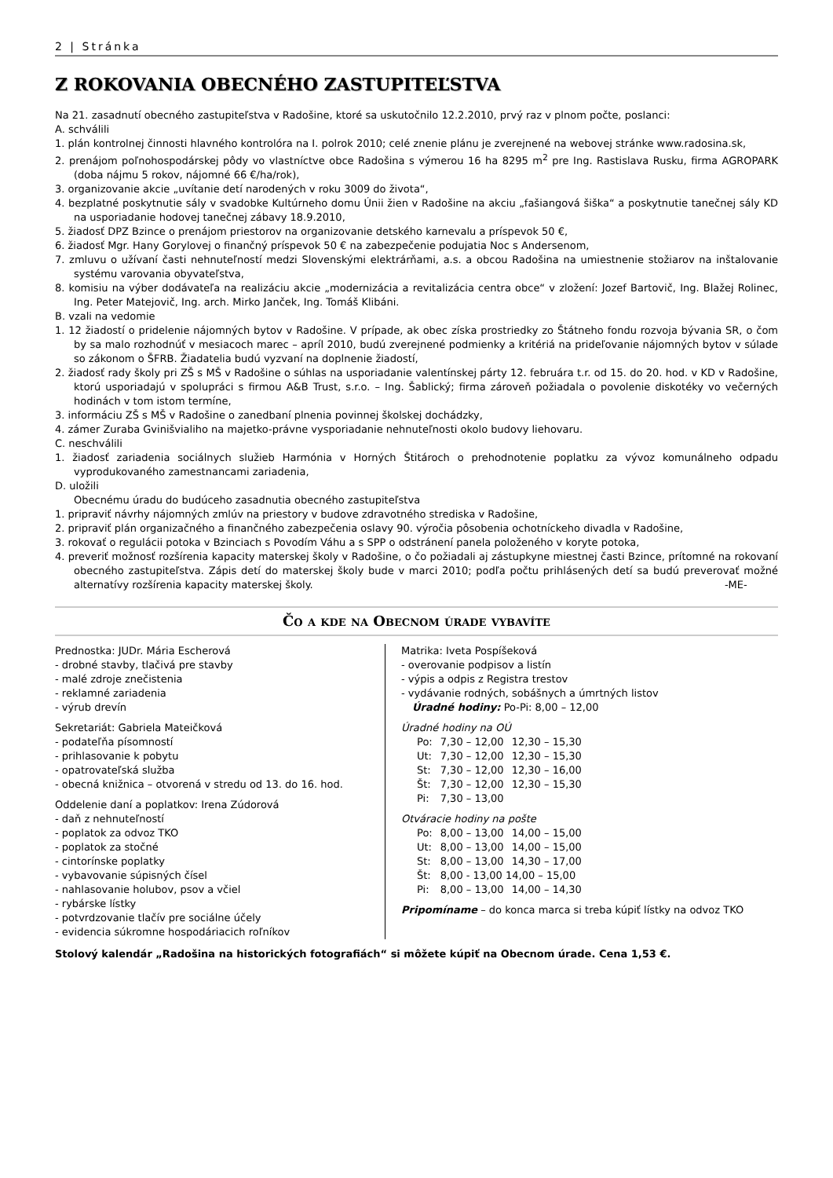2 | Stránka
Z ROKOVANIA OBECNÉHO ZASTUPITEĽSTVA
Na 21. zasadnutí obecného zastupiteľstva v Radošine, ktoré sa uskutočnilo 12.2.2010, prvý raz v plnom počte, poslanci:
A. schválili
1. plán kontrolnej činnosti hlavného kontrolóra na I. polrok 2010; celé znenie plánu je zverejnené na webovej stránke www.radosina.sk,
2. prenájom poľnohospodárskej pôdy vo vlastníctve obce Radošina s výmerou 16 ha 8295 m<sup>2</sup> pre Ing. Rastislava Rusku, firma AGROPARK (doba nájmu 5 rokov, nájomné 66 €/ha/rok),
3. organizovanie akcie „uvítanie detí narodených v roku 3009 do života“,
4. bezplatné poskytnutie sály v svadobke Kultúrneho domu Únii žien v Radošine na akciu „fašiangová šiška“ a poskytnutie tanečnej sály KD na usporiadanie hodovej tanečnej zábavy 18.9.2010,
5. žiadosť DPZ Bzince o prenájom priestorov na organizovanie detského karnevalu a príspevok 50 €,
6. žiadosť Mgr. Hany Gorylovej o finančný príspevok 50 € na zabezpečenie podujatia Noc s Andersenom,
7. zmluvu o užívaní časti nehnuteľností medzi Slovenskými elektrárňami, a.s. a obcou Radošina na umiestnenie stožiarov na inštalovanie systému varovania obyvateľstva,
8. komisiu na výber dodávateľa na realizáciu akcie „modernizácia a revitalizácia centra obce“ v zložení: Jozef Bartovič, Ing. Blažej Rolinec, Ing. Peter Matejovič, Ing. arch. Mirko Janček, Ing. Tomáš Klibáni.
B. vzali na vedomie
1. 12 žiadostí o pridelenie nájomných bytov v Radošine. V prípade, ak obec získa prostriedky zo Štátneho fondu rozvoja bývania SR, o čom by sa malo rozhodnúť v mesiacoch marec – apríl 2010, budú zverejnené podmienky a kritériá na prideľovanie nájomných bytov v súlade so zákonom o ŠFRB. Žiadatelia budú vyzvaní na doplnenie žiadostí,
2. žiadosť rady školy pri ZŠ s MŠ v Radošine o súhlas na usporiadanie valentínskej párty 12. februára t.r. od 15. do 20. hod. v KD v Radošine, ktorú usporiadajú v spolupráci s firmou A&B Trust, s.r.o. – Ing. Šablický; firma zároveň požiadala o povolenie diskotéky vo večerných hodinách v tom istom termíne,
3. informáciu ZŠ s MŠ v Radošine o zanedbaní plnenia povinnej školskej dochádzky,
4. zámer Zuraba Gvinišvialiho na majetko-právne vysporiadanie nehnuteľnosti okolo budovy liehovaru.
C. neschválili
1. žiadosť zariadenia sociálnych služieb Harmónia v Horných Štitároch o prehodnotenie poplatku za vývoz komunálneho odpadu vyprodukovaného zamestnancami zariadenia,
D. uložili
Obecnému úradu do budúceho zasadnutia obecného zastupiteľstva
1. pripraviť návrhy nájomných zmlúv na priestory v budove zdravotného strediska v Radošine,
2. pripraviť plán organizačného a finančného zabezpečenia oslavy 90. výročia pôsobenia ochotníckeho divadla v Radošine,
3. rokovať o regulácii potoka v Bzinciach s Povodím Váhu a s SPP o odstránení panela položeného v koryte potoka,
4. preveriť možnosť rozšírenia kapacity materskej školy v Radošine, o čo požiadali aj zástupkyne miestnej časti Bzince, prítomné na rokovaní obecného zastupiteľstva. Zápis detí do materskej školy bude v marci 2010; podľa počtu prihlásených detí sa budú preverovať možné alternatívy rozšírenia kapacity materskej školy. -ME-
Čo a kde na Obecnom úrade vybavíte
Prednostka: JUDr. Mária Escherová
- drobné stavby, tlačivá pre stavby
- malé zdroje znečistenia
- reklamné zariadenia
- výrub drevín
Sekretariát: Gabriela Mateičková
- podateľňa písomností
- prihlasovanie k pobytu
- opatrovateľská služba
- obecná knižnica – otvorená v stredu od 13. do 16. hod.
Oddelenie daní a poplatkov: Irena Zúdorová
- daň z nehnuteľností
- poplatok za odvoz TKO
- poplatok za stočné
- cintorínske poplatky
- vybavovanie súpisných čísel
- nahlasovanie holubov, psov a včiel
- rybárske lístky
- potvrdzovanie tlačív pre sociálne účely
- evidencia súkromne hospodáriacich roľníkov
Matrika: Iveta Pospíšeková
- overovanie podpisov a listín
- výpis a odpis z Registra trestov
- vydávanie rodných, sobášnych a úmrtných listov
Úradné hodiny: Po-Pi: 8,00 – 12,00
Úradné hodiny na OÚ
| Po: | 7,30 – 12,00 | 12,30 – 15,30 |
| Ut: | 7,30 – 12,00 | 12,30 – 15,30 |
| St: | 7,30 – 12,00 | 12,30 – 16,00 |
| Št: | 7,30 – 12,00 | 12,30 – 15,30 |
| Pi: | 7,30 – 13,00 | |
Otváracie hodiny na pošte
| Po: | 8,00 – 13,00 | 14,00 – 15,00 |
| Ut: | 8,00 – 13,00 | 14,00 – 15,00 |
| St: | 8,00 – 13,00 | 14,30 – 17,00 |
| Št: | 8,00 - 13,00 14,00 – 15,00 | |
| Pi: | 8,00 – 13,00 | 14,00 – 14,30 |
Pripomíname – do konca marca si treba kúpiť lístky na odvoz TKO
Stolový kalendár „Radošina na historických fotografiách“ si môžete kúpiť na Obecnom úrade. Cena 1,53 €.